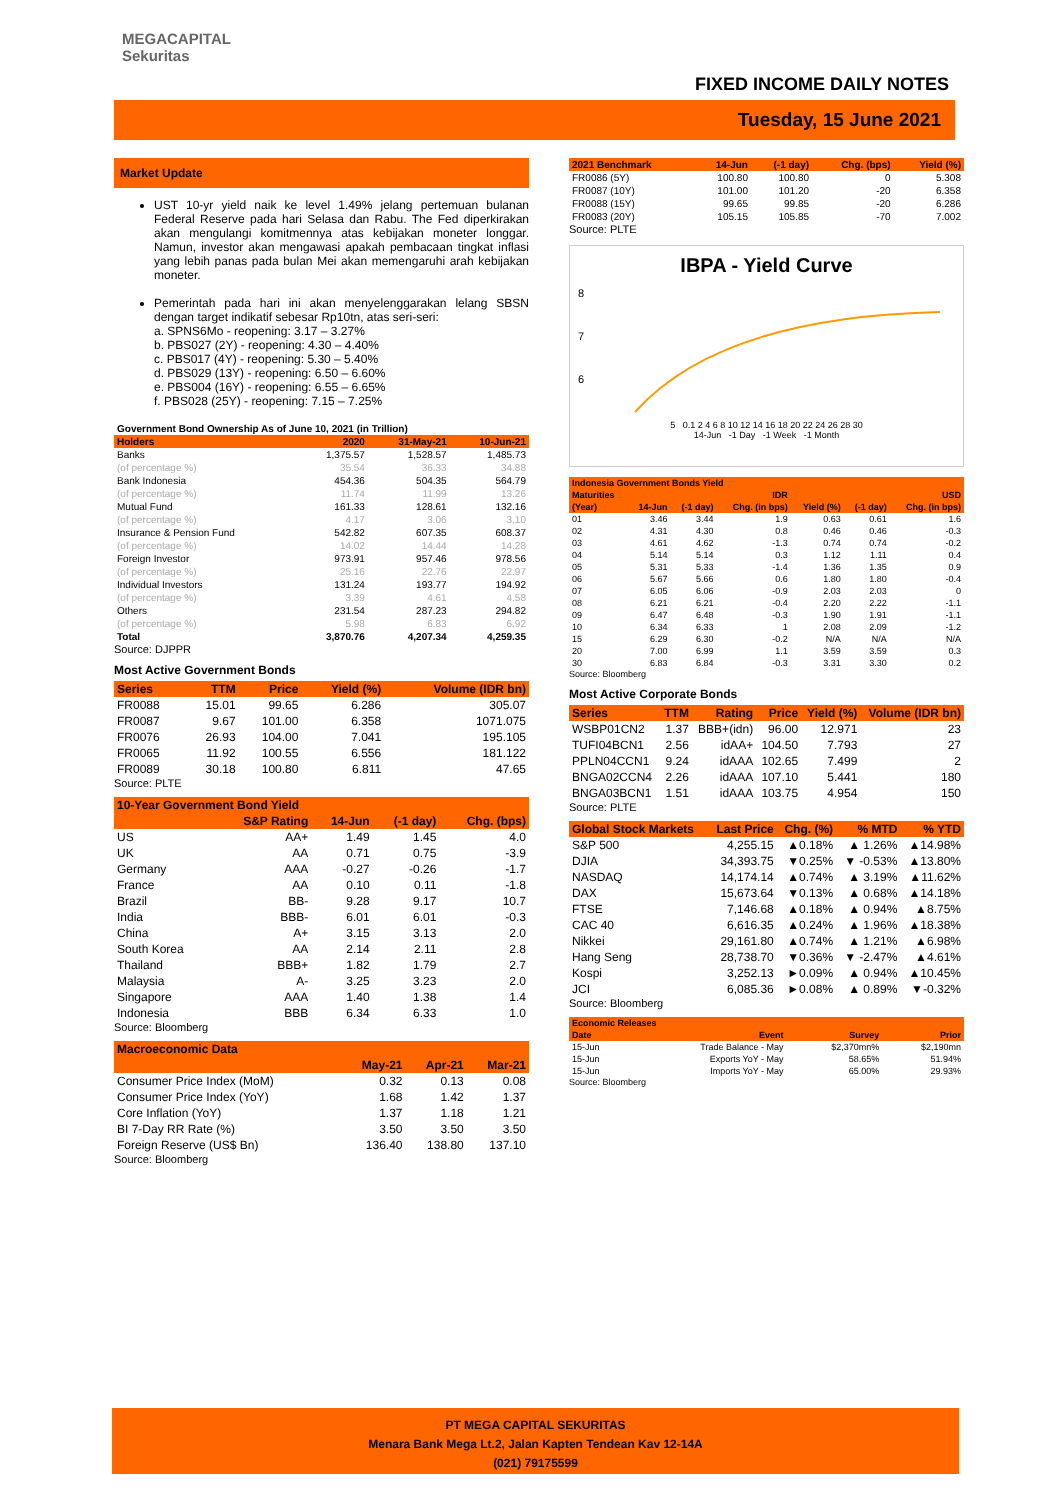MEGACAPITAL
Sekuritas
FIXED INCOME DAILY NOTES
Tuesday, 15 June 2021
Market Update
UST 10-yr yield naik ke level 1.49% jelang pertemuan bulanan Federal Reserve pada hari Selasa dan Rabu. The Fed diperkirakan akan mengulangi komitmennya atas kebijakan moneter longgar. Namun, investor akan mengawasi apakah pembacaan tingkat inflasi yang lebih panas pada bulan Mei akan memengaruhi arah kebijakan moneter.
Pemerintah pada hari ini akan menyelenggarakan lelang SBSN dengan target indikatif sebesar Rp10tn, atas seri-seri:
a. SPNS6Mo - reopening: 3.17 – 3.27%
b. PBS027 (2Y) - reopening: 4.30 – 4.40%
c. PBS017 (4Y) - reopening: 5.30 – 5.40%
d. PBS029 (13Y) - reopening: 6.50 – 6.60%
e. PBS004 (16Y) - reopening: 6.55 – 6.65%
f. PBS028 (25Y) - reopening: 7.15 – 7.25%
| Government Bond Ownership As of June 10, 2021 (in Trillion) | | | |
| Holders | 2020 | 31-May-21 | 10-Jun-21 |
| Banks | 1,375.57 | 1,528.57 | 1,485.73 |
| (of percentage %) | 35.54 | 36.33 | 34.88 |
| Bank Indonesia | 454.36 | 504.35 | 564.79 |
| (of percentage %) | 11.74 | 11.99 | 13.26 |
| Mutual Fund | 161.33 | 128.61 | 132.16 |
| (of percentage %) | 4.17 | 3.06 | 3.10 |
| Insurance & Pension Fund | 542.82 | 607.35 | 608.37 |
| (of percentage %) | 14.02 | 14.44 | 14.28 |
| Foreign Investor | 973.91 | 957.46 | 978.56 |
| (of percentage %) | 25.16 | 22.76 | 22.97 |
| Individual Investors | 131.24 | 193.77 | 194.92 |
| (of percentage %) | 3.39 | 4.61 | 4.58 |
| Others | 231.54 | 287.23 | 294.82 |
| (of percentage %) | 5.98 | 6.83 | 6.92 |
| Total | 3,870.76 | 4,207.34 | 4,259.35 |
Source: DJPPR
Most Active Government Bonds
| Series | TTM | Price | Yield (%) | Volume (IDR bn) |
| --- | --- | --- | --- | --- |
| FR0088 | 15.01 | 99.65 | 6.286 | 305.07 |
| FR0087 | 9.67 | 101.00 | 6.358 | 1071.075 |
| FR0076 | 26.93 | 104.00 | 7.041 | 195.105 |
| FR0065 | 11.92 | 100.55 | 6.556 | 181.122 |
| FR0089 | 30.18 | 100.80 | 6.811 | 47.65 |
Source: PLTE
| 10-Year Government Bond Yield | | | | |
| --- | --- | --- | --- | --- |
| | S&P Rating | 14-Jun | (-1 day) | Chg. (bps) |
| US | AA+ | 1.49 | 1.45 | 4.0 |
| UK | AA | 0.71 | 0.75 | -3.9 |
| Germany | AAA | -0.27 | -0.26 | -1.7 |
| France | AA | 0.10 | 0.11 | -1.8 |
| Brazil | BB- | 9.28 | 9.17 | 10.7 |
| India | BBB- | 6.01 | 6.01 | -0.3 |
| China | A+ | 3.15 | 3.13 | 2.0 |
| South Korea | AA | 2.14 | 2.11 | 2.8 |
| Thailand | BBB+ | 1.82 | 1.79 | 2.7 |
| Malaysia | A- | 3.25 | 3.23 | 2.0 |
| Singapore | AAA | 1.40 | 1.38 | 1.4 |
| Indonesia | BBB | 6.34 | 6.33 | 1.0 |
Source: Bloomberg
| Macroeconomic Data | | | |
| --- | --- | --- | --- |
| | May-21 | Apr-21 | Mar-21 |
| Consumer Price Index (MoM) | 0.32 | 0.13 | 0.08 |
| Consumer Price Index (YoY) | 1.68 | 1.42 | 1.37 |
| Core Inflation (YoY) | 1.37 | 1.18 | 1.21 |
| BI 7-Day RR Rate (%) | 3.50 | 3.50 | 3.50 |
| Foreign Reserve (US$ Bn) | 136.40 | 138.80 | 137.10 |
Source: Bloomberg
| 2021 Benchmark | 14-Jun | (-1 day) | Chg. (bps) | Yield (%) |
| --- | --- | --- | --- | --- |
| FR0086 (5Y) | 100.80 | 100.80 | 0 | 5.308 |
| FR0087 (10Y) | 101.00 | 101.20 | -20 | 6.358 |
| FR0088 (15Y) | 99.65 | 99.85 | -20 | 6.286 |
| FR0083 (20Y) | 105.15 | 105.85 | -70 | 7.002 |
Source: PLTE
IBPA - Yield Curve
8
7
6
5 0.1 2 4 6 8 10 12 14 16 18 20 22 24 26 28 30
14-Jun -1 Day -1 Week -1 Month
| Indonesia Government Bonds Yield | | | | | | |
| --- | --- | --- | --- | --- | --- | --- |
| Maturities | IDR | | | USD | | |
| (Year) | 14-Jun | (-1 day) | Chg. (in bps) | Yield (%) | (-1 day) | Chg. (in bps) |
| 01 | 3.46 | 3.44 | 1.9 | 0.63 | 0.61 | 1.6 |
| 02 | 4.31 | 4.30 | 0.8 | 0.46 | 0.46 | -0.3 |
| 03 | 4.61 | 4.62 | -1.3 | 0.74 | 0.74 | -0.2 |
| 04 | 5.14 | 5.14 | 0.3 | 1.12 | 1.11 | 0.4 |
| 05 | 5.31 | 5.33 | -1.4 | 1.36 | 1.35 | 0.9 |
| 06 | 5.67 | 5.66 | 0.6 | 1.80 | 1.80 | -0.4 |
| 07 | 6.05 | 6.06 | -0.9 | 2.03 | 2.03 | 0 |
| 08 | 6.21 | 6.21 | -0.4 | 2.20 | 2.22 | -1.1 |
| 09 | 6.47 | 6.48 | -0.3 | 1.90 | 1.91 | -1.1 |
| 10 | 6.34 | 6.33 | 1 | 2.08 | 2.09 | -1.2 |
| 15 | 6.29 | 6.30 | -0.2 | N/A | N/A | N/A |
| 20 | 7.00 | 6.99 | 1.1 | 3.59 | 3.59 | 0.3 |
| 30 | 6.83 | 6.84 | -0.3 | 3.31 | 3.30 | 0.2 |
Source: Bloomberg
Most Active Corporate Bonds
| Series | TTM | Rating | Price | Yield (%) | Volume (IDR bn) |
| --- | --- | --- | --- | --- | --- |
| WSBP01CN2 | 1.37 | BBB+(idn) | 96.00 | 12.971 | 23 |
| TUFI04BCN1 | 2.56 | idAA+ | 104.50 | 7.793 | 27 |
| PPLN04CCN1 | 9.24 | idAAA | 102.65 | 7.499 | 2 |
| BNGA02CCN4 | 2.26 | idAAA | 107.10 | 5.441 | 180 |
| BNGA03BCN1 | 1.51 | idAAA | 103.75 | 4.954 | 150 |
Source: PLTE
| Global Stock Markets | Last Price | Chg. (%) | % MTD | % YTD |
| --- | --- | --- | --- | --- |
| S&P 500 | 4,255.15 | ▲0.18% | ▲ 1.26% | ▲14.98% |
| DJIA | 34,393.75 | ▼0.25% | ▼ -0.53% | ▲13.80% |
| NASDAQ | 14,174.14 | ▲0.74% | ▲ 3.19% | ▲11.62% |
| DAX | 15,673.64 | ▼0.13% | ▲ 0.68% | ▲14.18% |
| FTSE | 7,146.68 | ▲0.18% | ▲ 0.94% | ▲8.75% |
| CAC 40 | 6,616.35 | ▲0.24% | ▲ 1.96% | ▲18.38% |
| Nikkei | 29,161.80 | ▲0.74% | ▲ 1.21% | ▲6.98% |
| Hang Seng | 28,738.70 | ▼0.36% | ▼ -2.47% | ▲4.61% |
| Kospi | 3,252.13 | ►0.09% | ▲ 0.94% | ▲10.45% |
| JCI | 6,085.36 | ►0.08% | ▲ 0.89% | ▼-0.32% |
Source: Bloomberg
| Economic Releases | | | |
| --- | --- | --- | --- |
| Date | Event | Survey | Prior |
| 15-Jun | Trade Balance - May | $2,370mn% | $2,190mn |
| 15-Jun | Exports YoY - May | 58.65% | 51.94% |
| 15-Jun | Imports YoY - May | 65.00% | 29.93% |
Source: Bloomberg
PT MEGA CAPITAL SEKURITAS
Menara Bank Mega Lt.2, Jalan Kapten Tendean Kav 12-14A
(021) 79175599